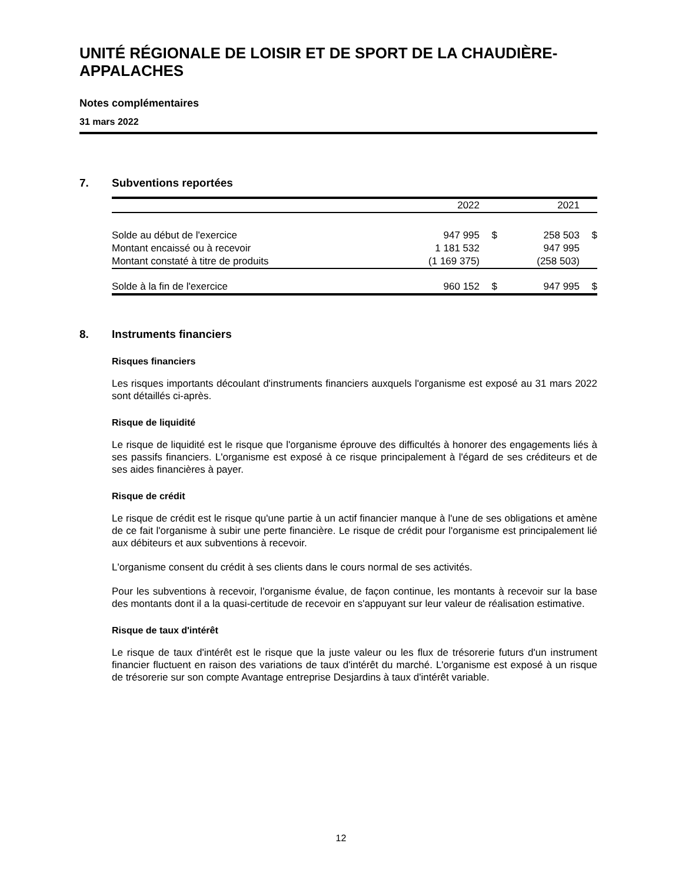UNITÉ RÉGIONALE DE LOISIR ET DE SPORT DE LA CHAUDIÈRE-APPALACHES
Notes complémentaires
31 mars 2022
7. Subventions reportées
| | 2022 | | 2021 | |
| --- | --- | --- | --- | --- |
| Solde au début de l'exercice | 947 995 | $ | 258 503 | $ |
| Montant encaissé ou à recevoir | 1 181 532 | | 947 995 | |
| Montant constaté à titre de produits | (1 169 375) | | (258 503) | |
| Solde à la fin de l'exercice | 960 152 | $ | 947 995 | $ |
8. Instruments financiers
Risques financiers
Les risques importants découlant d'instruments financiers auxquels l'organisme est exposé au 31 mars 2022 sont détaillés ci-après.
Risque de liquidité
Le risque de liquidité est le risque que l'organisme éprouve des difficultés à honorer des engagements liés à ses passifs financiers. L'organisme est exposé à ce risque principalement à l'égard de ses créditeurs et de ses aides financières à payer.
Risque de crédit
Le risque de crédit est le risque qu'une partie à un actif financier manque à l'une de ses obligations et amène de ce fait l'organisme à subir une perte financière. Le risque de crédit pour l'organisme est principalement lié aux débiteurs et aux subventions à recevoir.
L'organisme consent du crédit à ses clients dans le cours normal de ses activités.
Pour les subventions à recevoir, l'organisme évalue, de façon continue, les montants à recevoir sur la base des montants dont il a la quasi-certitude de recevoir en s'appuyant sur leur valeur de réalisation estimative.
Risque de taux d'intérêt
Le risque de taux d'intérêt est le risque que la juste valeur ou les flux de trésorerie futurs d'un instrument financier fluctuent en raison des variations de taux d'intérêt du marché. L'organisme est exposé à un risque de trésorerie sur son compte Avantage entreprise Desjardins à taux d'intérêt variable.
12